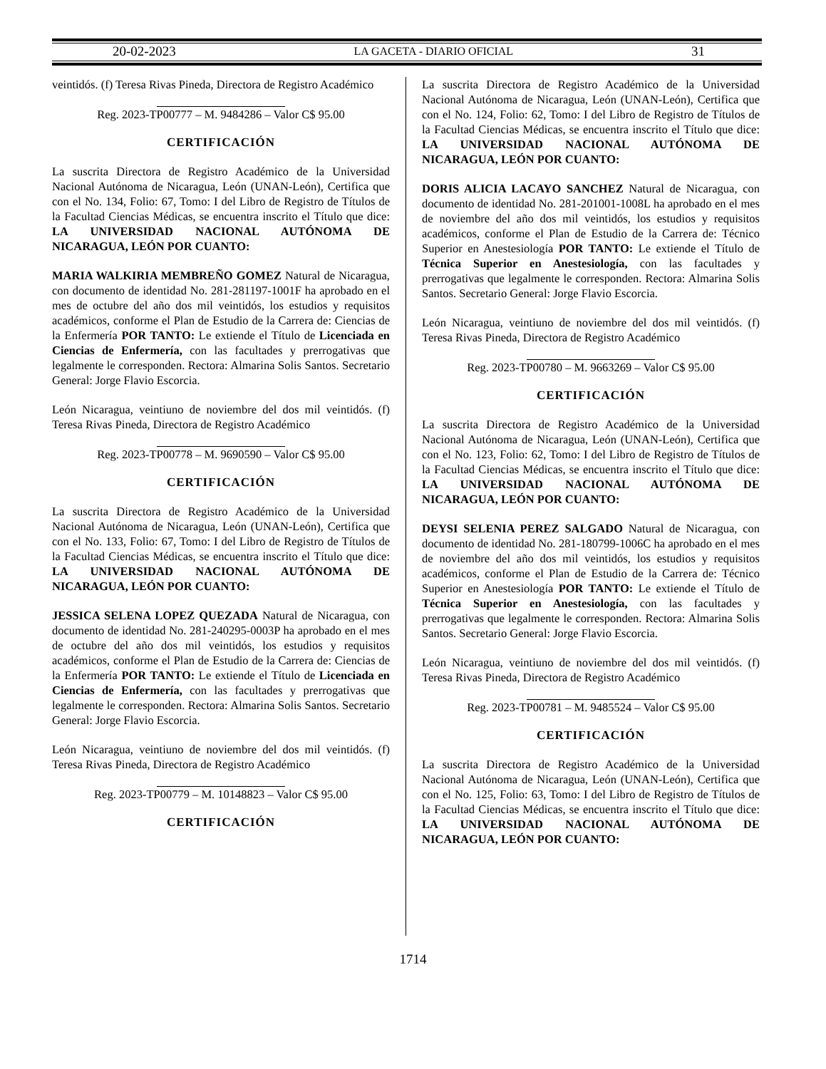20-02-2023 LA GACETA - DIARIO OFICIAL 31
veintidós. (f) Teresa Rivas Pineda, Directora de Registro Académico
Reg. 2023-TP00777 – M. 9484286 – Valor C$ 95.00
CERTIFICACIÓN
La suscrita Directora de Registro Académico de la Universidad Nacional Autónoma de Nicaragua, León (UNAN-León), Certifica que con el No. 134, Folio: 67, Tomo: I del Libro de Registro de Títulos de la Facultad Ciencias Médicas, se encuentra inscrito el Título que dice: LA UNIVERSIDAD NACIONAL AUTÓNOMA DE NICARAGUA, LEÓN POR CUANTO:
MARIA WALKIRIA MEMBREÑO GOMEZ Natural de Nicaragua, con documento de identidad No. 281-281197-1001F ha aprobado en el mes de octubre del año dos mil veintidós, los estudios y requisitos académicos, conforme el Plan de Estudio de la Carrera de: Ciencias de la Enfermería POR TANTO: Le extiende el Título de Licenciada en Ciencias de Enfermería, con las facultades y prerrogativas que legalmente le corresponden. Rectora: Almarina Solis Santos. Secretario General: Jorge Flavio Escorcia.
León Nicaragua, veintiuno de noviembre del dos mil veintidós. (f) Teresa Rivas Pineda, Directora de Registro Académico
Reg. 2023-TP00778 – M. 9690590 – Valor C$ 95.00
CERTIFICACIÓN
La suscrita Directora de Registro Académico de la Universidad Nacional Autónoma de Nicaragua, León (UNAN-León), Certifica que con el No. 133, Folio: 67, Tomo: I del Libro de Registro de Títulos de la Facultad Ciencias Médicas, se encuentra inscrito el Título que dice: LA UNIVERSIDAD NACIONAL AUTÓNOMA DE NICARAGUA, LEÓN POR CUANTO:
JESSICA SELENA LOPEZ QUEZADA Natural de Nicaragua, con documento de identidad No. 281-240295-0003P ha aprobado en el mes de octubre del año dos mil veintidós, los estudios y requisitos académicos, conforme el Plan de Estudio de la Carrera de: Ciencias de la Enfermería POR TANTO: Le extiende el Título de Licenciada en Ciencias de Enfermería, con las facultades y prerrogativas que legalmente le corresponden. Rectora: Almarina Solis Santos. Secretario General: Jorge Flavio Escorcia.
León Nicaragua, veintiuno de noviembre del dos mil veintidós. (f) Teresa Rivas Pineda, Directora de Registro Académico
Reg. 2023-TP00779 – M. 10148823 – Valor C$ 95.00
CERTIFICACIÓN
La suscrita Directora de Registro Académico de la Universidad Nacional Autónoma de Nicaragua, León (UNAN-León), Certifica que con el No. 124, Folio: 62, Tomo: I del Libro de Registro de Títulos de la Facultad Ciencias Médicas, se encuentra inscrito el Título que dice: LA UNIVERSIDAD NACIONAL AUTÓNOMA DE NICARAGUA, LEÓN POR CUANTO:
DORIS ALICIA LACAYO SANCHEZ Natural de Nicaragua, con documento de identidad No. 281-201001-1008L ha aprobado en el mes de noviembre del año dos mil veintidós, los estudios y requisitos académicos, conforme el Plan de Estudio de la Carrera de: Técnico Superior en Anestesiología POR TANTO: Le extiende el Título de Técnica Superior en Anestesiología, con las facultades y prerrogativas que legalmente le corresponden. Rectora: Almarina Solis Santos. Secretario General: Jorge Flavio Escorcia.
León Nicaragua, veintiuno de noviembre del dos mil veintidós. (f) Teresa Rivas Pineda, Directora de Registro Académico
Reg. 2023-TP00780 – M. 9663269 – Valor C$ 95.00
CERTIFICACIÓN
La suscrita Directora de Registro Académico de la Universidad Nacional Autónoma de Nicaragua, León (UNAN-León), Certifica que con el No. 123, Folio: 62, Tomo: I del Libro de Registro de Títulos de la Facultad Ciencias Médicas, se encuentra inscrito el Título que dice: LA UNIVERSIDAD NACIONAL AUTÓNOMA DE NICARAGUA, LEÓN POR CUANTO:
DEYSI SELENIA PEREZ SALGADO Natural de Nicaragua, con documento de identidad No. 281-180799-1006C ha aprobado en el mes de noviembre del año dos mil veintidós, los estudios y requisitos académicos, conforme el Plan de Estudio de la Carrera de: Técnico Superior en Anestesiología POR TANTO: Le extiende el Título de Técnica Superior en Anestesiología, con las facultades y prerrogativas que legalmente le corresponden. Rectora: Almarina Solis Santos. Secretario General: Jorge Flavio Escorcia.
León Nicaragua, veintiuno de noviembre del dos mil veintidós. (f) Teresa Rivas Pineda, Directora de Registro Académico
Reg. 2023-TP00781 – M. 9485524 – Valor C$ 95.00
CERTIFICACIÓN
La suscrita Directora de Registro Académico de la Universidad Nacional Autónoma de Nicaragua, León (UNAN-León), Certifica que con el No. 125, Folio: 63, Tomo: I del Libro de Registro de Títulos de la Facultad Ciencias Médicas, se encuentra inscrito el Título que dice: LA UNIVERSIDAD NACIONAL AUTÓNOMA DE NICARAGUA, LEÓN POR CUANTO:
1714